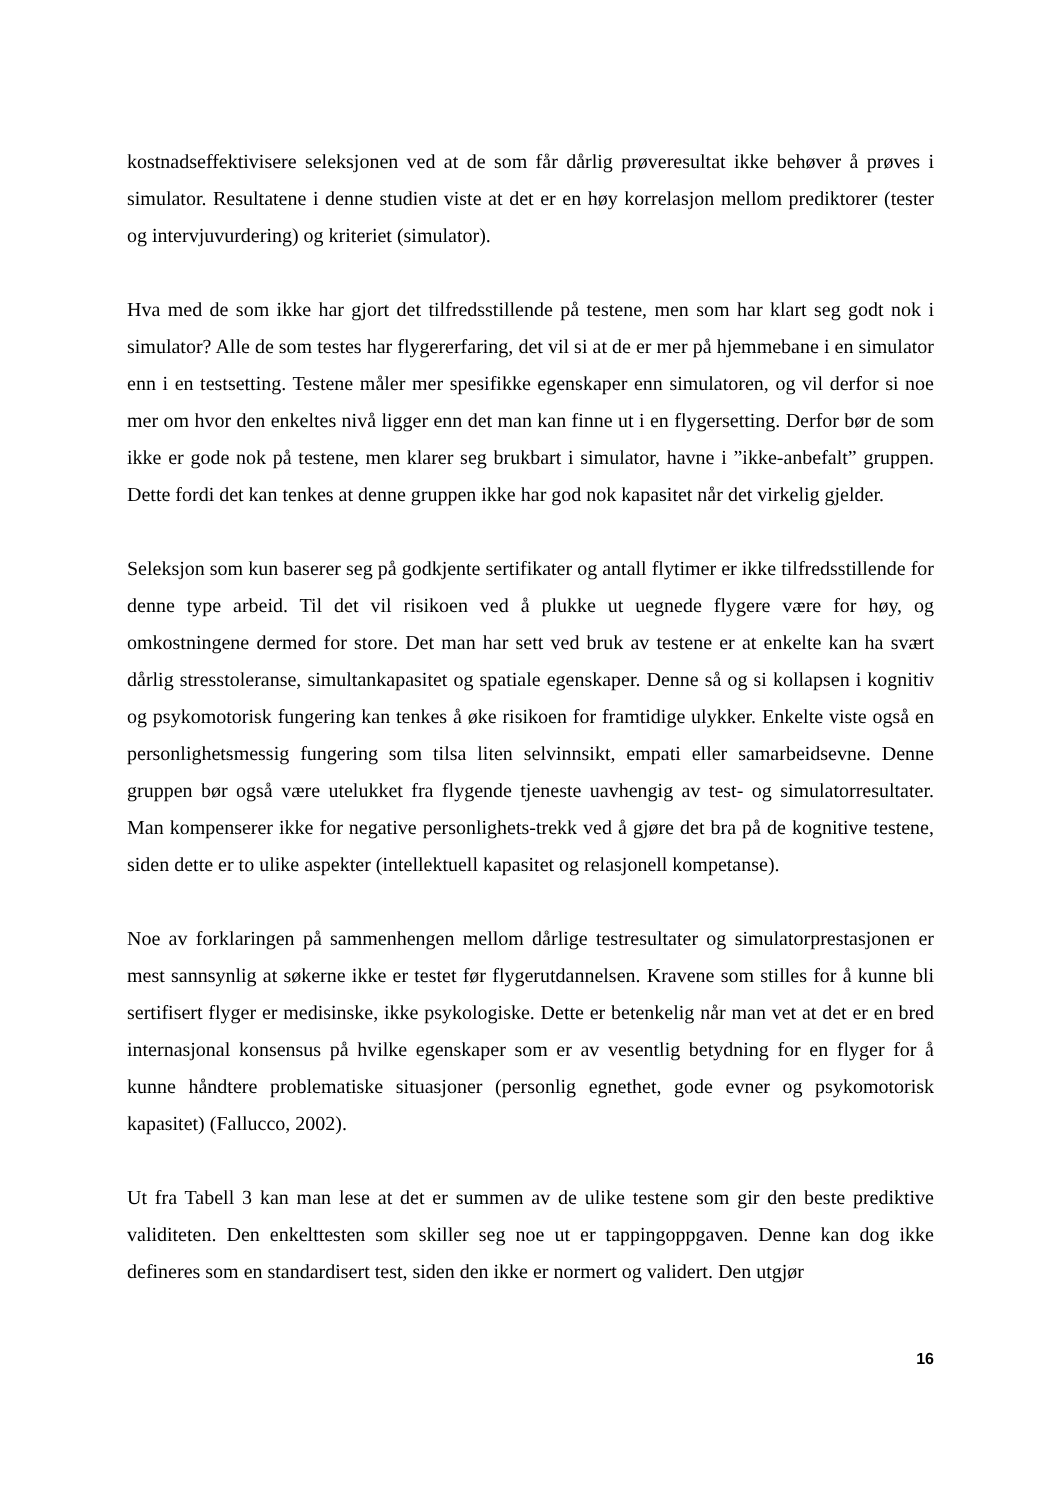kostnadseffektivisere seleksjonen ved at de som får dårlig prøveresultat ikke behøver å prøves i simulator. Resultatene i denne studien viste at det er en høy korrelasjon mellom prediktorer (tester og intervjuvurdering) og kriteriet (simulator).
Hva med de som ikke har gjort det tilfredsstillende på testene, men som har klart seg godt nok i simulator? Alle de som testes har flygererfaring, det vil si at de er mer på hjemmebane i en simulator enn i en testsetting. Testene måler mer spesifikke egenskaper enn simulatoren, og vil derfor si noe mer om hvor den enkeltes nivå ligger enn det man kan finne ut i en flygersetting. Derfor bør de som ikke er gode nok på testene, men klarer seg brukbart i simulator, havne i ”ikke-anbefalt” gruppen. Dette fordi det kan tenkes at denne gruppen ikke har god nok kapasitet når det virkelig gjelder.
Seleksjon som kun baserer seg på godkjente sertifikater og antall flytimer er ikke tilfredsstillende for denne type arbeid. Til det vil risikoen ved å plukke ut uegnede flygere være for høy, og omkostningene dermed for store. Det man har sett ved bruk av testene er at enkelte kan ha svært dårlig stresstoleranse, simultankapasitet og spatiale egenskaper. Denne så og si kollapsen i kognitiv og psykomotorisk fungering kan tenkes å øke risikoen for framtidige ulykker. Enkelte viste også en personlighetsmessig fungering som tilsa liten selvinnsikt, empati eller samarbeidsevne. Denne gruppen bør også være utelukket fra flygende tjeneste uavhengig av test- og simulatorresultater. Man kompenserer ikke for negative personlighets-trekk ved å gjøre det bra på de kognitive testene, siden dette er to ulike aspekter (intellektuell kapasitet og relasjonell kompetanse).
Noe av forklaringen på sammenhengen mellom dårlige testresultater og simulatorprestasjonen er mest sannsynlig at søkerne ikke er testet før flygerutdannelsen. Kravene som stilles for å kunne bli sertifisert flyger er medisinske, ikke psykologiske. Dette er betenkelig når man vet at det er en bred internasjonal konsensus på hvilke egenskaper som er av vesentlig betydning for en flyger for å kunne håndtere problematiske situasjoner (personlig egnethet, gode evner og psykomotorisk kapasitet) (Fallucco, 2002).
Ut fra Tabell 3 kan man lese at det er summen av de ulike testene som gir den beste prediktive validiteten. Den enkelttesten som skiller seg noe ut er tappingoppgaven. Denne kan dog ikke defineres som en standardisert test, siden den ikke er normert og validert. Den utgjør
16